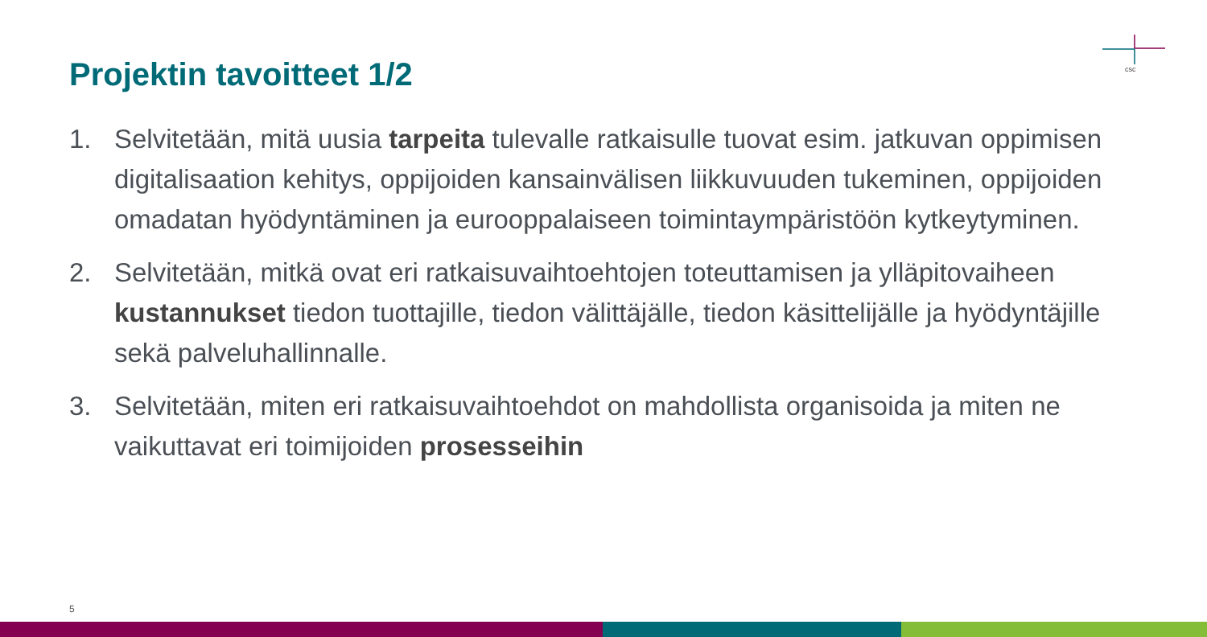Projektin tavoitteet 1/2
csc
1. Selvitetään, mitä uusia tarpeita tulevalle ratkaisulle tuovat esim. jatkuvan oppimisen digitalisaation kehitys, oppijoiden kansainvälisen liikkuvuuden tukeminen, oppijoiden omadatan hyödyntäminen ja eurooppalaiseen toimintaympäristöön kytkeytyminen.
2. Selvitetään, mitkä ovat eri ratkaisuvaihtoehtojen toteuttamisen ja ylläpitovaiheen kustannukset tiedon tuottajille, tiedon välittäjälle, tiedon käsittelijälle ja hyödyntäjille sekä palveluhallinnalle.
3. Selvitetään, miten eri ratkaisuvaihtoehdot on mahdollista organisoida ja miten ne vaikuttavat eri toimijoiden prosesseihin
5